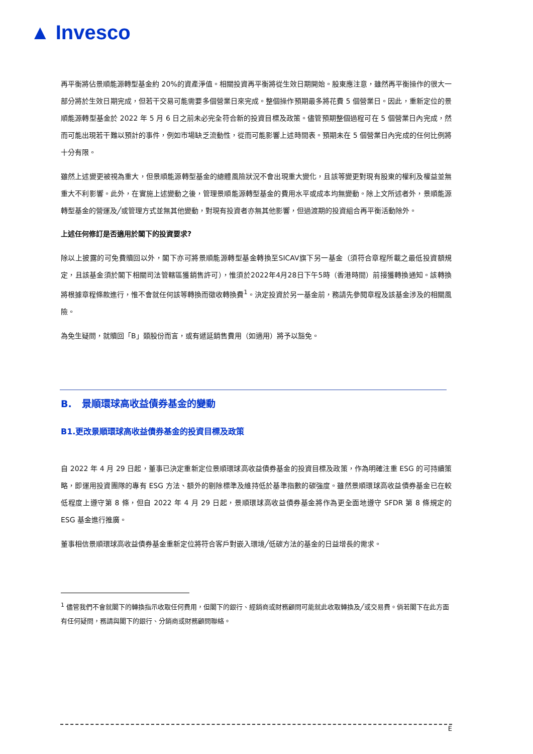▲ Invesco
再平衡將佔景順能源轉型基金約 20%的資產淨值。相關投資再平衡將從生效日期開始。股東應注意，雖然再平衡操作的很大一部分將於生效日期完成，但若干交易可能需要多個營業日來完成。整個操作預期最多將花費 5 個營業日。因此，重新定位的景順能源轉型基金於 2022 年 5 月 6 日之前未必完全符合新的投資目標及政策。儘管預期整個過程可在 5 個營業日內完成，然而可能出現若干難以預計的事件，例如市場缺乏流動性，從而可能影響上述時間表。預期未在 5 個營業日內完成的任何比例將十分有限。
雖然上述變更被視為重大，但景順能源轉型基金的總體風險狀況不會出現重大變化，且該等變更對現有股東的權利及權益並無重大不利影響。此外，在實施上述變動之後，管理景順能源轉型基金的費用水平或成本均無變動。除上文所述者外，景順能源轉型基金的營運及╱或管理方式並無其他變動，對現有投資者亦無其他影響，但過渡期的投資組合再平衡活動除外。
上述任何修訂是否適用於閣下的投資要求?
除以上披露的可免費贖回以外，閣下亦可將景順能源轉型基金轉換至SICAV旗下另一基金（須符合章程所載之最低投資額規定，且該基金須於閣下相關司法管轄區獲銷售許可），惟須於2022年4月28日下午5時（香港時間）前接獲轉換通知。該轉換將根據章程條款進行，惟不會就任何該等轉換而徵收轉換費<sup>1</sup>。決定投資於另一基金前，務請先參閱章程及該基金涉及的相關風險。
為免生疑問，就贖回「B」類股份而言，或有遞延銷售費用（如適用）將予以豁免。
B. 景順環球高收益債券基金的變動
B1.更改景順環球高收益債券基金的投資目標及政策
自 2022 年 4 月 29 日起，董事已決定重新定位景順環球高收益債券基金的投資目標及政策，作為明確注重 ESG 的可持續策略，即運用投資團隊的專有 ESG 方法、額外的剔除標準及維持低於基準指數的碳強度。雖然景順環球高收益債券基金已在較低程度上遵守第 8 條，但自 2022 年 4 月 29 日起，景順環球高收益債券基金將作為更全面地遵守 SFDR 第 8 條規定的 ESG 基金進行推廣。
董事相信景順環球高收益債券基金重新定位將符合客戶對嵌入環境╱低碳方法的基金的日益增長的需求。
<sup>1</sup> 儘管我們不會就閣下的轉換指示收取任何費用，但閣下的銀行、經銷商或財務顧問可能就此收取轉換及╱或交易費。倘若閣下在此方面有任何疑問，務請與閣下的銀行、分銷商或財務顧問聯絡。
E